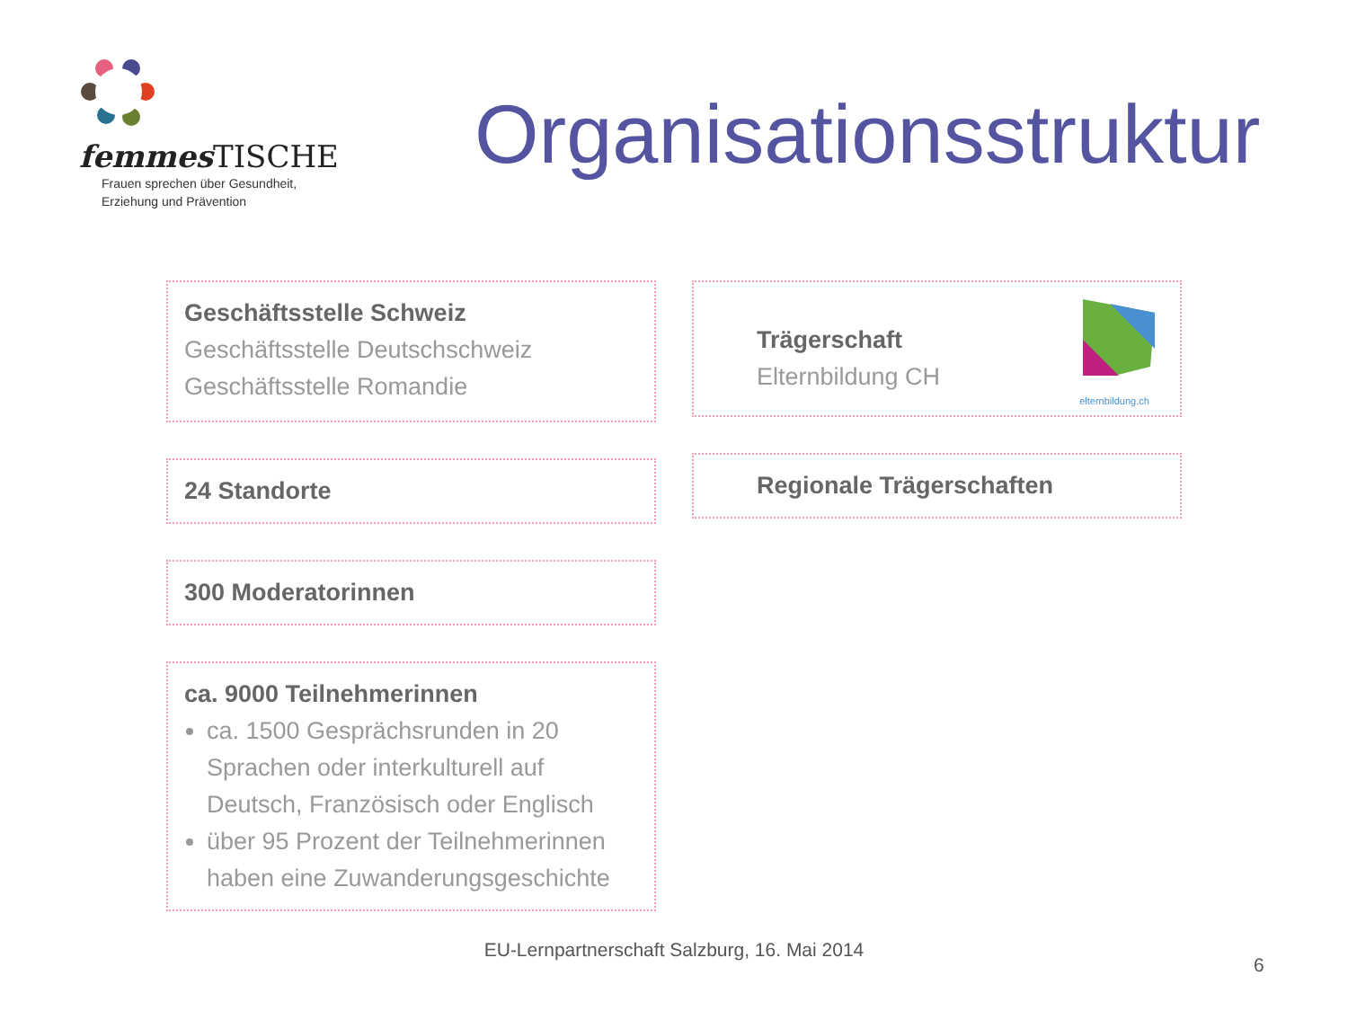femmes TISCHE
Frauen sprechen über Gesundheit,
Erziehung und Prävention
Organisationsstruktur
Geschäftsstelle Schweiz
Geschäftsstelle Deutschschweiz
Geschäftsstelle Romandie
24 Standorte
300 Moderatorinnen
ca. 9000 Teilnehmerinnen
ca. 1500 Gesprächsrunden in 20 Sprachen oder interkulturell auf Deutsch, Französisch oder Englisch
über 95 Prozent der Teilnehmerinnen haben eine Zuwanderungsgeschichte
Trägerschaft
Elternbildung CH
elternbildung.ch
Regionale Trägerschaften
EU-Lernpartnerschaft Salzburg, 16. Mai 2014
6